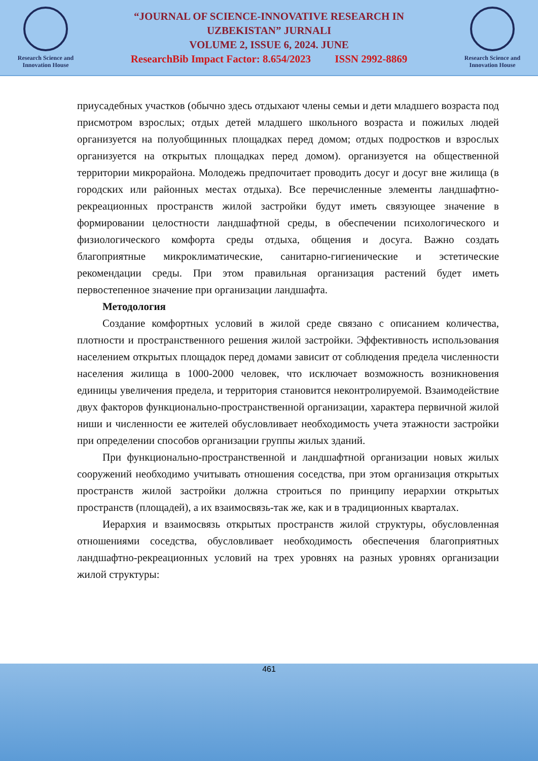Research Science and Innovation House
“JOURNAL OF SCIENCE-INNOVATIVE RESEARCH IN
UZBEKISTAN” JURNALI
VOLUME 2, ISSUE 6, 2024. JUNE
ResearchBib Impact Factor: 8.654/2023 ISSN 2992-8869
Research Science and Innovation House
приусадебных участков (обычно здесь отдыхают члены семьи и дети младшего возраста под присмотром взрослых; отдых детей младшего школьного возраста и пожилых людей организуется на полуобщинных площадках перед домом; отдых подростков и взрослых организуется на открытых площадках перед домом). организуется на общественной территории микрорайона. Молодежь предпочитает проводить досуг и досуг вне жилища (в городских или районных местах отдыха). Все перечисленные элементы ландшафтно-рекреационных пространств жилой застройки будут иметь связующее значение в формировании целостности ландшафтной среды, в обеспечении психологического и физиологического комфорта среды отдыха, общения и досуга. Важно создать благоприятные микроклиматические, санитарно-гигиенические и эстетические рекомендации среды. При этом правильная организация растений будет иметь первостепенное значение при организации ландшафта.
Методология
Создание комфортных условий в жилой среде связано с описанием количества, плотности и пространственного решения жилой застройки. Эффективность использования населением открытых площадок перед домами зависит от соблюдения предела численности населения жилища в 1000-2000 человек, что исключает возможность возникновения единицы увеличения предела, и территория становится неконтролируемой. Взаимодействие двух факторов функционально-пространственной организации, характера первичной жилой ниши и численности ее жителей обусловливает необходимость учета этажности застройки при определении способов организации группы жилых зданий.
При функционально-пространственной и ландшафтной организации новых жилых сооружений необходимо учитывать отношения соседства, при этом организация открытых пространств жилой застройки должна строиться по принципу иерархии открытых пространств (площадей), а их взаимосвязь-так же, как и в традиционных кварталах.
Иерархия и взаимосвязь открытых пространств жилой структуры, обусловленная отношениями соседства, обусловливает необходимость обеспечения благоприятных ландшафтно-рекреационных условий на трех уровнях на разных уровнях организации жилой структуры:
461